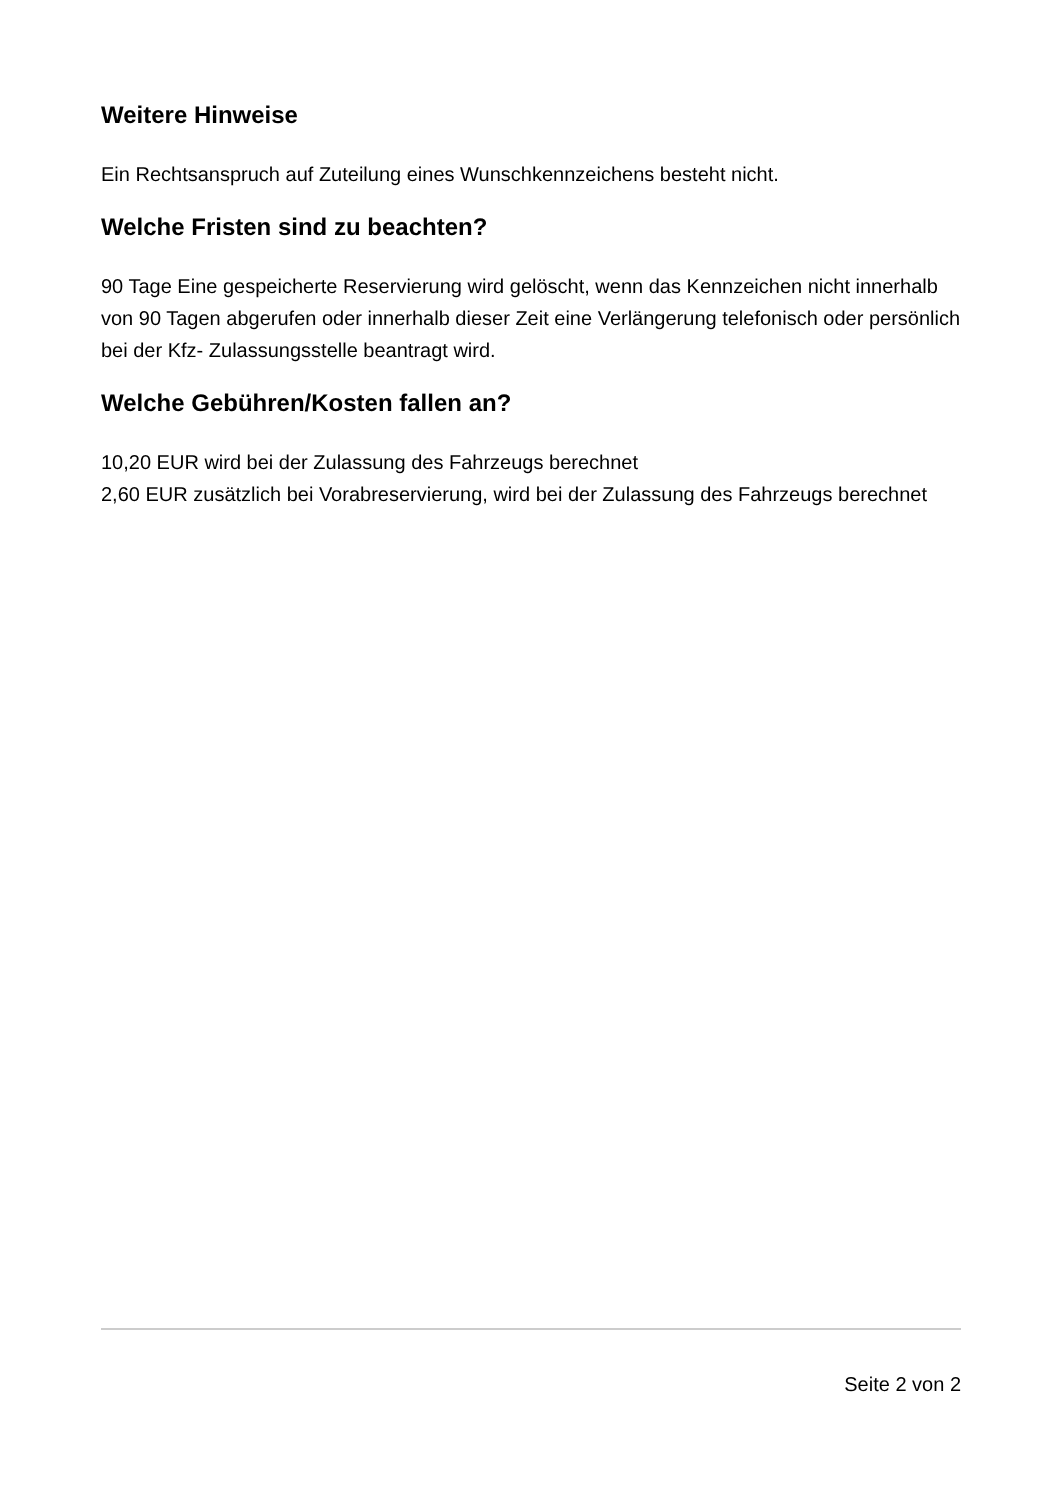Weitere Hinweise
Ein Rechtsanspruch auf Zuteilung eines Wunschkennzeichens besteht nicht.
Welche Fristen sind zu beachten?
90 Tage Eine gespeicherte Reservierung wird gelöscht, wenn das Kennzeichen nicht innerhalb von 90 Tagen abgerufen oder innerhalb dieser Zeit eine Verlängerung telefonisch oder persönlich bei der Kfz- Zulassungsstelle beantragt wird.
Welche Gebühren/Kosten fallen an?
10,20 EUR wird bei der Zulassung des Fahrzeugs berechnet
2,60 EUR zusätzlich bei Vorabreservierung, wird bei der Zulassung des Fahrzeugs berechnet
Seite 2 von 2